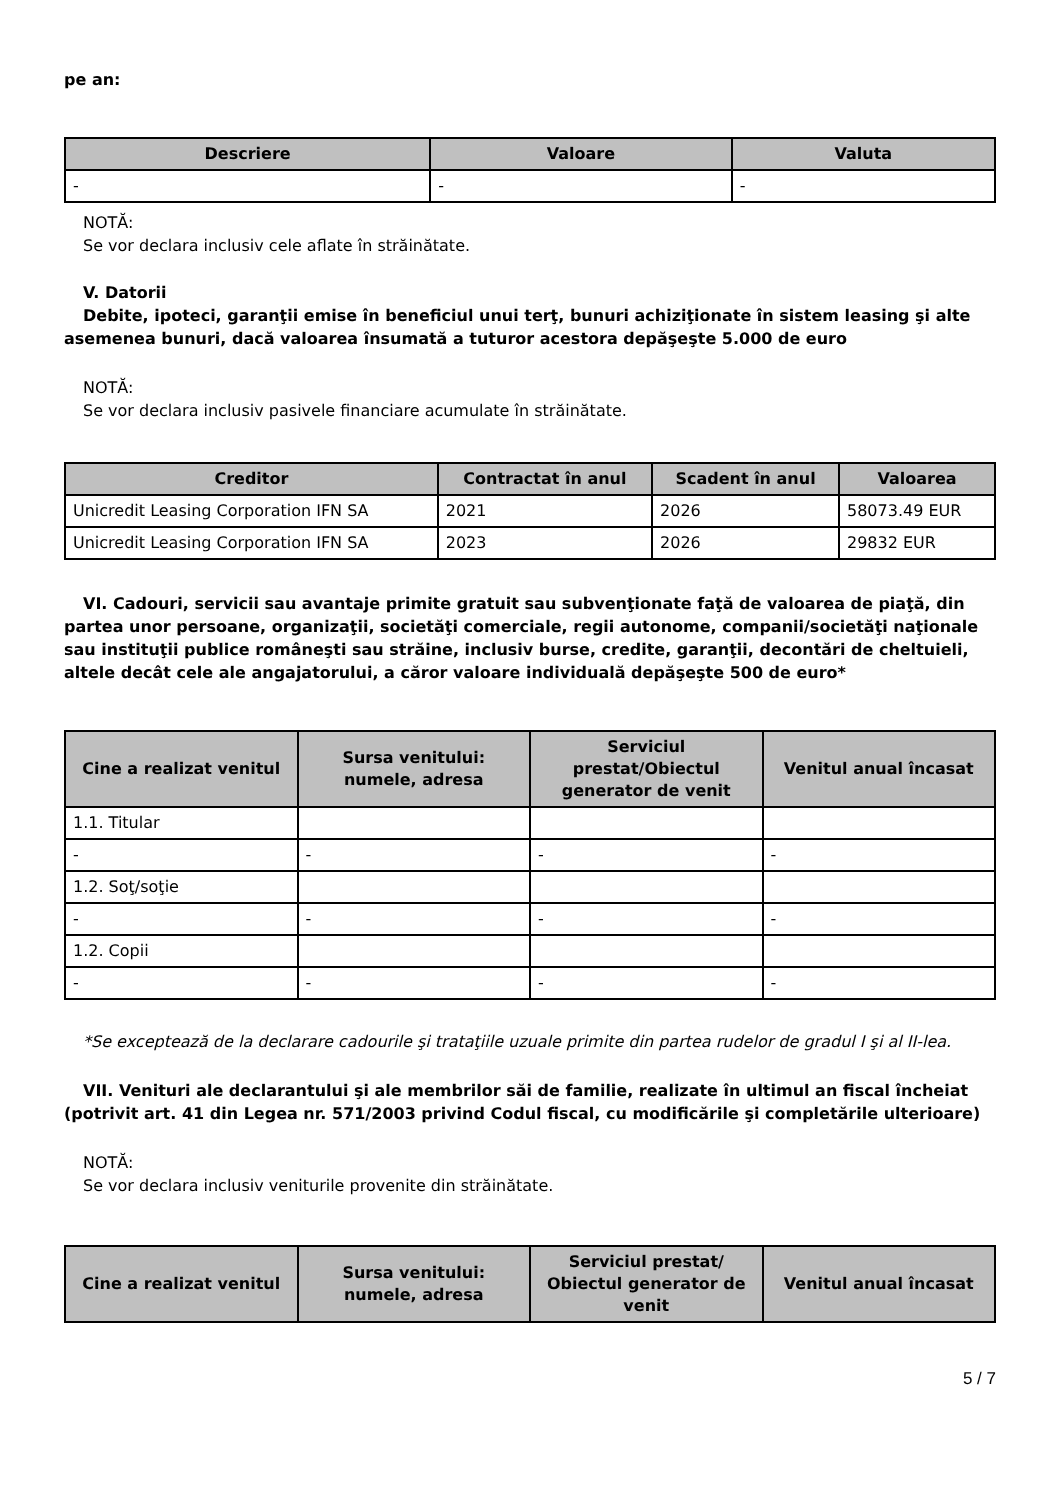pe an:
| Descriere | Valoare | Valuta |
| --- | --- | --- |
| - | - | - |
NOTĂ:
Se vor declara inclusiv cele aflate în străinătate.
V. Datorii
Debite, ipoteci, garanţii emise în beneficiul unui terţ, bunuri achiziţionate în sistem leasing şi alte asemenea bunuri, dacă valoarea însumată a tuturor acestora depăşeşte 5.000 de euro
NOTĂ:
Se vor declara inclusiv pasivele financiare acumulate în străinătate.
| Creditor | Contractat în anul | Scadent în anul | Valoarea |
| --- | --- | --- | --- |
| Unicredit Leasing Corporation IFN SA | 2021 | 2026 | 58073.49 EUR |
| Unicredit Leasing Corporation IFN SA | 2023 | 2026 | 29832 EUR |
VI. Cadouri, servicii sau avantaje primite gratuit sau subvenţionate faţă de valoarea de piaţă, din partea unor persoane, organizaţii, societăţi comerciale, regii autonome, companii/societăţi naţionale sau instituţii publice româneşti sau străine, inclusiv burse, credite, garanţii, decontări de cheltuieli, altele decât cele ale angajatorului, a căror valoare individuală depăşeşte 500 de euro*
| Cine a realizat venitul | Sursa venitului: numele, adresa | Serviciul prestat/Obiectul generator de venit | Venitul anual încasat |
| --- | --- | --- | --- |
| 1.1. Titular | | | |
| - | - | - | - |
| 1.2. Soţ/soţie | | | |
| - | - | - | - |
| 1.2. Copii | | | |
| - | - | - | - |
*Se exceptează de la declarare cadourile şi trataţiile uzuale primite din partea rudelor de gradul I şi al II-lea.
VII. Venituri ale declarantului şi ale membrilor săi de familie, realizate în ultimul an fiscal încheiat (potrivit art. 41 din Legea nr. 571/2003 privind Codul fiscal, cu modificările şi completările ulterioare)
NOTĂ:
Se vor declara inclusiv veniturile provenite din străinătate.
| Cine a realizat venitul | Sursa venitului: numele, adresa | Serviciul prestat/ Obiectul generator de venit | Venitul anual încasat |
| --- | --- | --- | --- |
5 / 7